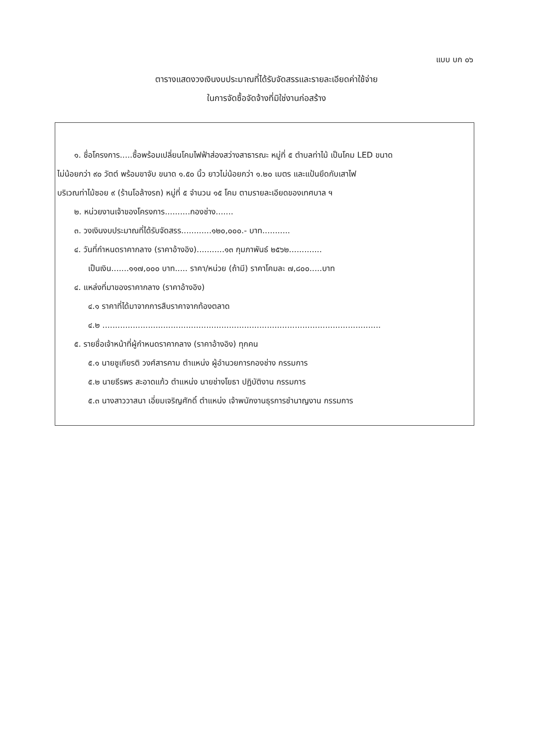แบบ บก ๐๖
ตารางแสดงวงเงินงบประมาณที่ได้รับจัดสรรและรายละเอียดค่าใช้จ่าย
ในการจัดซื้อจัดจ้างที่มิใช่งานก่อสร้าง
๑. ชื่อโครงการ.....ซื้อพร้อมเปลี่ยนโคมไฟฟ้าส่องสว่างสาธารณะ หมู่ที่ ๕ ตำบลท่าไม้ เป็นโคม LED ขนาด
ไม่น้อยกว่า ๙๐ วัตต์ พร้อมขาจับ ขนาด ๑.๕๐ นิ้ว ยาวไม่น้อยกว่า ๑.๒๐ เมตร และแป้นยึดกับเสาไฟ
บริเวณท่าไม้ซอย ๙ (ร้านโอล้างรถ) หมู่ที่ ๕ จำนวน ๑๕ โคม ตามรายละเอียดของเทศบาล ฯ
๒. หน่วยงานเจ้าของโครงการ..........กองช่าง.......
๓. วงเงินงบประมาณที่ได้รับจัดสรร............๑๒๐,๐๐๐.- บาท...........
๔. วันที่กำหนดราคากลาง (ราคาอ้างอิง)...........๑๓ กุมภาพันธ์ ๒๕๖๒.............
เป็นเงิน.......๑๑๗,๐๐๐ บาท..... ราคา/หน่วย (ถ้ามี) ราคาโคมละ ๗,๘๐๐.....บาท
๔. แหล่งที่มาของราคากลาง (ราคาอ้างอิง)
๔.๑ ราคาที่ได้มาจากการสืบราคาจากท้องตลาด
๔.๒ ..............................................................................................................
๕. รายชื่อเจ้าหน้าที่ผู้กำหนดราคากลาง (ราคาอ้างอิง) ทุกคน
๕.๑ นายชูเกียรติ วงศ์สารคาม ตำแหน่ง ผู้อำนวยการกองช่าง กรรมการ
๕.๒ นายธีรพร สะอาดแก้ว ตำแหน่ง นายช่างโยธา ปฏิบัติงาน กรรมการ
๕.๓ นางสาววาสนา เอี่ยมเจริญศักดิ์ ตำแหน่ง เจ้าพนักงานธุรการชำนาญงาน กรรมการ